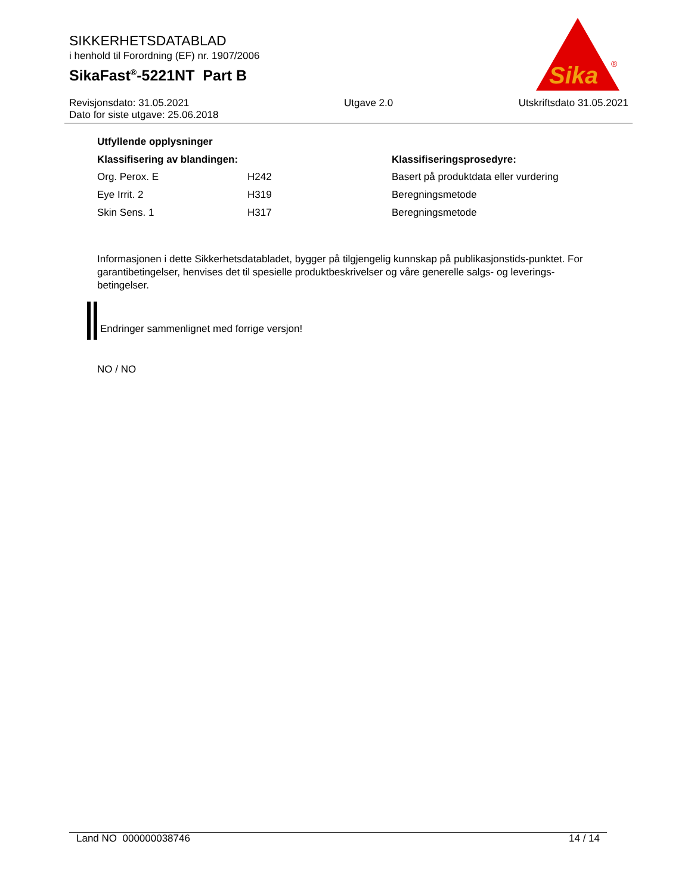SIKKERHETSDATABLAD
i henhold til Forordning (EF) nr. 1907/2006
SikaFast<sup>®</sup>-5221NT Part B
Sika
®
Revisjonsdato: 31.05.2021
Dato for siste utgave: 25.06.2018
Utgave 2.0 Utskriftsdato 31.05.2021
Utfyllende opplysninger
| Klassifisering av blandingen: | | Klassifiseringsprosedyre: |
| --- | --- | --- |
| Org. Perox. E | H242 | Basert på produktdata eller vurdering |
| Eye Irrit. 2 | H319 | Beregningsmetode |
| Skin Sens. 1 | H317 | Beregningsmetode |
Informasjonen i dette Sikkerhetsdatabladet, bygger på tilgjengelig kunnskap på publikasjonstids-punktet. For garantibetingelser, henvises det til spesielle produktbeskrivelser og våre generelle salgs- og leverings- betingelser.
Endringer sammenlignet med forrige versjon!
NO / NO
Land NO 000000038746 14 / 14